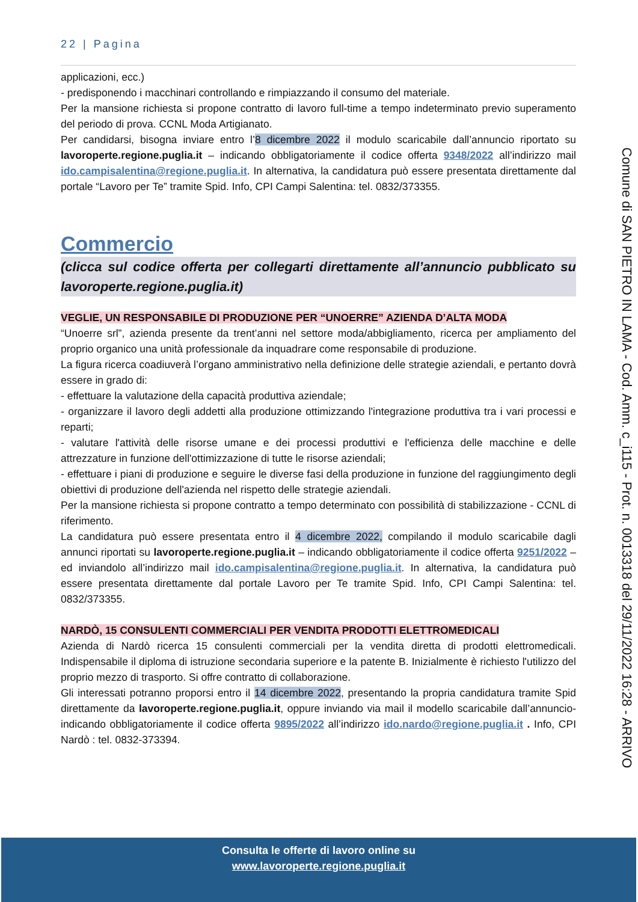22 | Pagina
applicazioni, ecc.)
- predisponendo i macchinari controllando e rimpiazzando il consumo del materiale.
Per la mansione richiesta si propone contratto di lavoro full-time a tempo indeterminato previo superamento del periodo di prova. CCNL Moda Artigianato.
Per candidarsi, bisogna inviare entro l’8 dicembre 2022 il modulo scaricabile dall’annuncio riportato su lavoroperte.regione.puglia.it – indicando obbligatoriamente il codice offerta 9348/2022 all’indirizzo mail ido.campisalentina@regione.puglia.it. In alternativa, la candidatura può essere presentata direttamente dal portale “Lavoro per Te” tramite Spid. Info, CPI Campi Salentina: tel. 0832/373355.
Commercio
(clicca sul codice offerta per collegarti direttamente all’annuncio pubblicato su lavoroperte.regione.puglia.it)
VEGLIE, UN RESPONSABILE DI PRODUZIONE PER “UNOERRE” AZIENDA D’ALTA MODA
“Unoerre srl”, azienda presente da trent’anni nel settore moda/abbigliamento, ricerca per ampliamento del proprio organico una unità professionale da inquadrare come responsabile di produzione.
La figura ricerca coadiuverà l’organo amministrativo nella definizione delle strategie aziendali, e pertanto dovrà essere in grado di:
- effettuare la valutazione della capacità produttiva aziendale;
- organizzare il lavoro degli addetti alla produzione ottimizzando l'integrazione produttiva tra i vari processi e reparti;
- valutare l'attività delle risorse umane e dei processi produttivi e l'efficienza delle macchine e delle attrezzature in funzione dell'ottimizzazione di tutte le risorse aziendali;
- effettuare i piani di produzione e seguire le diverse fasi della produzione in funzione del raggiungimento degli obiettivi di produzione dell'azienda nel rispetto delle strategie aziendali.
Per la mansione richiesta si propone contratto a tempo determinato con possibilità di stabilizzazione - CCNL di riferimento.
La candidatura può essere presentata entro il 4 dicembre 2022, compilando il modulo scaricabile dagli annunci riportati su lavoroperte.regione.puglia.it – indicando obbligatoriamente il codice offerta 9251/2022 – ed inviandolo all’indirizzo mail ido.campisalentina@regione.puglia.it. In alternativa, la candidatura può essere presentata direttamente dal portale Lavoro per Te tramite Spid. Info, CPI Campi Salentina: tel. 0832/373355.
NARDÒ, 15 CONSULENTI COMMERCIALI PER VENDITA PRODOTTI ELETTROMEDICALI
Azienda di Nardò ricerca 15 consulenti commerciali per la vendita diretta di prodotti elettromedicali. Indispensabile il diploma di istruzione secondaria superiore e la patente B. Inizialmente è richiesto l'utilizzo del proprio mezzo di trasporto. Si offre contratto di collaborazione.
Gli interessati potranno proporsi entro il 14 dicembre 2022, presentando la propria candidatura tramite Spid direttamente da lavoroperte.regione.puglia.it, oppure inviando via mail il modello scaricabile dall’annuncio- indicando obbligatoriamente il codice offerta 9895/2022 all’indirizzo ido.nardo@regione.puglia.it . Info, CPI Nardò : tel. 0832-373394.
Comune di SAN PIETRO IN LAMA - Cod. Amm. c_i115 - Prot. n. 0013318 del 29/11/2022 16:28 - ARRIVO
Consulta le offerte di lavoro online su
www.lavoroperte.regione.puglia.it